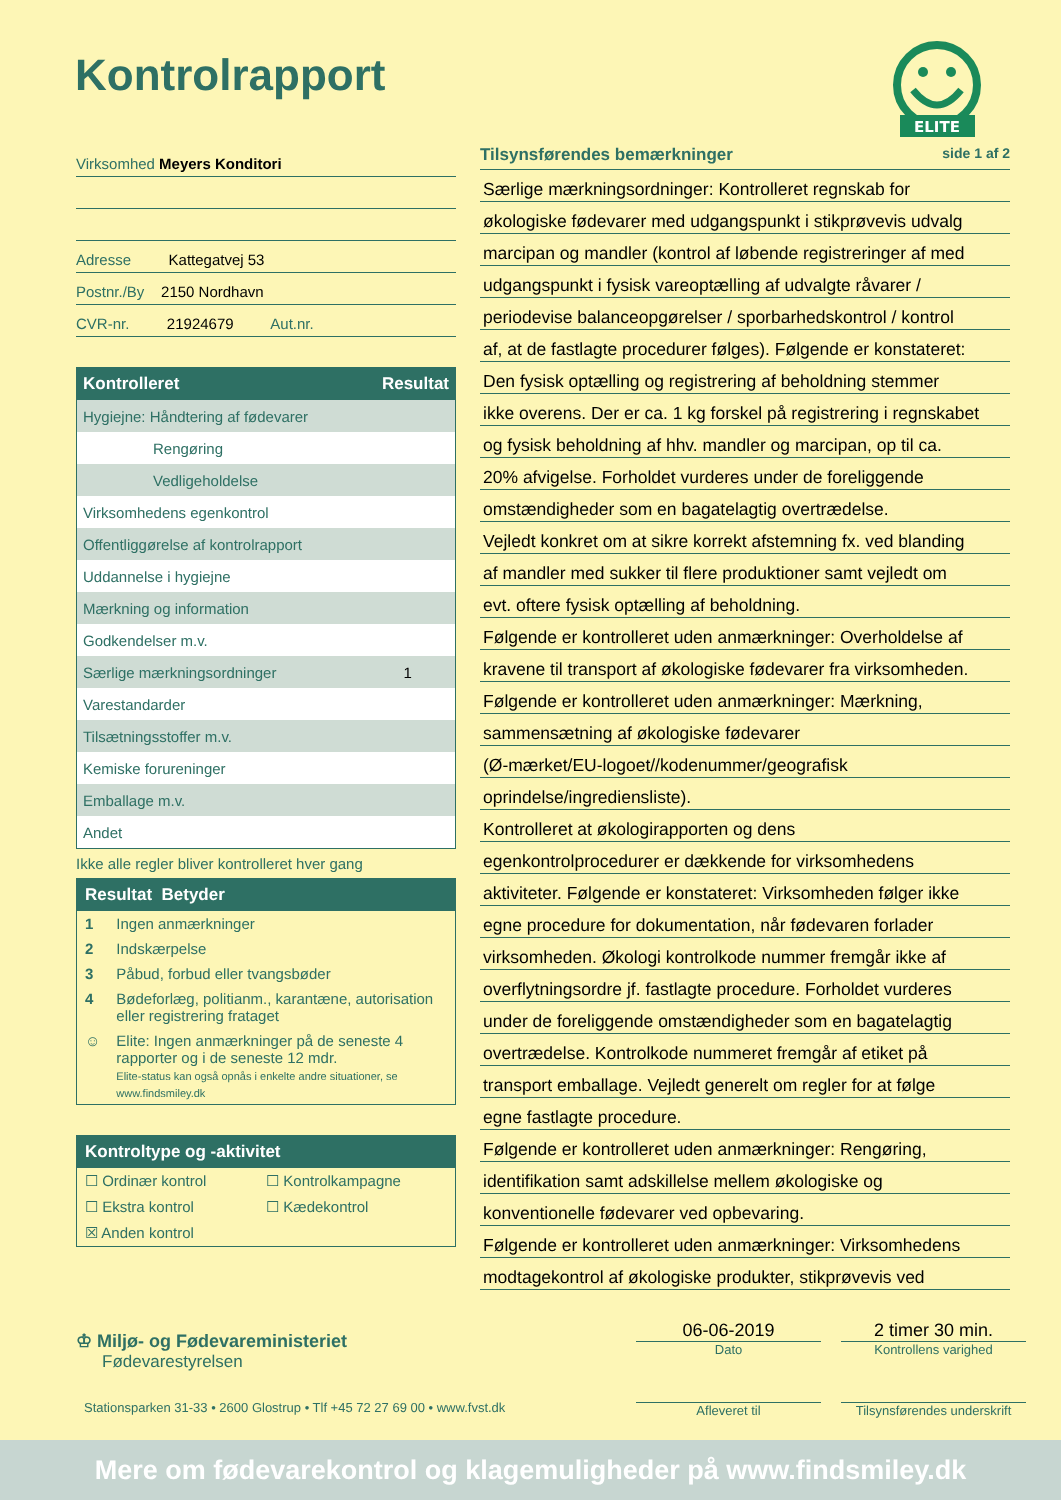Kontrolrapport
ELITE
Virksomhed Meyers Konditori
Adresse Kattegatvej 53
Postnr./By 2150 Nordhavn
CVR-nr. 21924679 Aut.nr.
| Kontrolleret | Resultat |
| --- | --- |
| Hygiejne: Håndtering af fødevarer | |
| Rengøring | |
| Vedligeholdelse | |
| Virksomhedens egenkontrol | |
| Offentliggørelse af kontrolrapport | |
| Uddannelse i hygiejne | |
| Mærkning og information | |
| Godkendelser m.v. | |
| Særlige mærkningsordninger | 1 |
| Varestandarder | |
| Tilsætningsstoffer m.v. | |
| Kemiske forureninger | |
| Emballage m.v. | |
| Andet | |
Ikke alle regler bliver kontrolleret hver gang
Resultat Betyder
| 1 | Ingen anmærkninger |
| 2 | Indskærpelse |
| 3 | Påbud, forbud eller tvangsbøder |
| 4 | Bødeforlæg, politianm., karantæne, autorisation eller registrering frataget |
| ☺ | Elite: Ingen anmærkninger på de seneste 4 rapporter og i de seneste 12 mdr. Elite-status kan også opnås i enkelte andre situationer, se www.findsmiley.dk |
Kontroltype og -aktivitet
| ☐ Ordinær kontrol | ☐ Kontrolkampagne |
| ☐ Ekstra kontrol | ☐ Kædekontrol |
| ☒ Anden kontrol | |
Tilsynsførendes bemærkninger side 1 af 2
Særlige mærkningsordninger: Kontrolleret regnskab for
økologiske fødevarer med udgangspunkt i stikprøvevis udvalg
marcipan og mandler (kontrol af løbende registreringer af med
udgangspunkt i fysisk vareoptælling af udvalgte råvarer /
periodevise balanceopgørelser / sporbarhedskontrol / kontrol
af, at de fastlagte procedurer følges). Følgende er konstateret:
Den fysisk optælling og registrering af beholdning stemmer
ikke overens. Der er ca. 1 kg forskel på registrering i regnskabet
og fysisk beholdning af hhv. mandler og marcipan, op til ca.
20% afvigelse. Forholdet vurderes under de foreliggende
omstændigheder som en bagatelagtig overtrædelse.
Vejledt konkret om at sikre korrekt afstemning fx. ved blanding
af mandler med sukker til flere produktioner samt vejledt om
evt. oftere fysisk optælling af beholdning.
Følgende er kontrolleret uden anmærkninger: Overholdelse af
kravene til transport af økologiske fødevarer fra virksomheden.
Følgende er kontrolleret uden anmærkninger: Mærkning,
sammensætning af økologiske fødevarer
(Ø-mærket/EU-logoet//kodenummer/geografisk
oprindelse/ingrediensliste).
Kontrolleret at økologirapporten og dens
egenkontrolprocedurer er dækkende for virksomhedens
aktiviteter. Følgende er konstateret: Virksomheden følger ikke
egne procedure for dokumentation, når fødevaren forlader
virksomheden. Økologi kontrolkode nummer fremgår ikke af
overflytningsordre jf. fastlagte procedure. Forholdet vurderes
under de foreliggende omstændigheder som en bagatelagtig
overtrædelse. Kontrolkode nummeret fremgår af etiket på
transport emballage. Vejledt generelt om regler for at følge
egne fastlagte procedure.
Følgende er kontrolleret uden anmærkninger: Rengøring,
identifikation samt adskillelse mellem økologiske og
konventionelle fødevarer ved opbevaring.
Følgende er kontrolleret uden anmærkninger: Virksomhedens
modtagekontrol af økologiske produkter, stikprøvevis ved
♔ Miljø- og Fødevareministeriet
Fødevarestyrelsen
06-06-2019
Dato
Afleveret til
2 timer 30 min.
Kontrollens varighed
Tilsynsførendes underskrift
Stationsparken 31-33 • 2600 Glostrup • Tlf +45 72 27 69 00 • www.fvst.dk
Mere om fødevarekontrol og klagemuligheder på www.findsmiley.dk